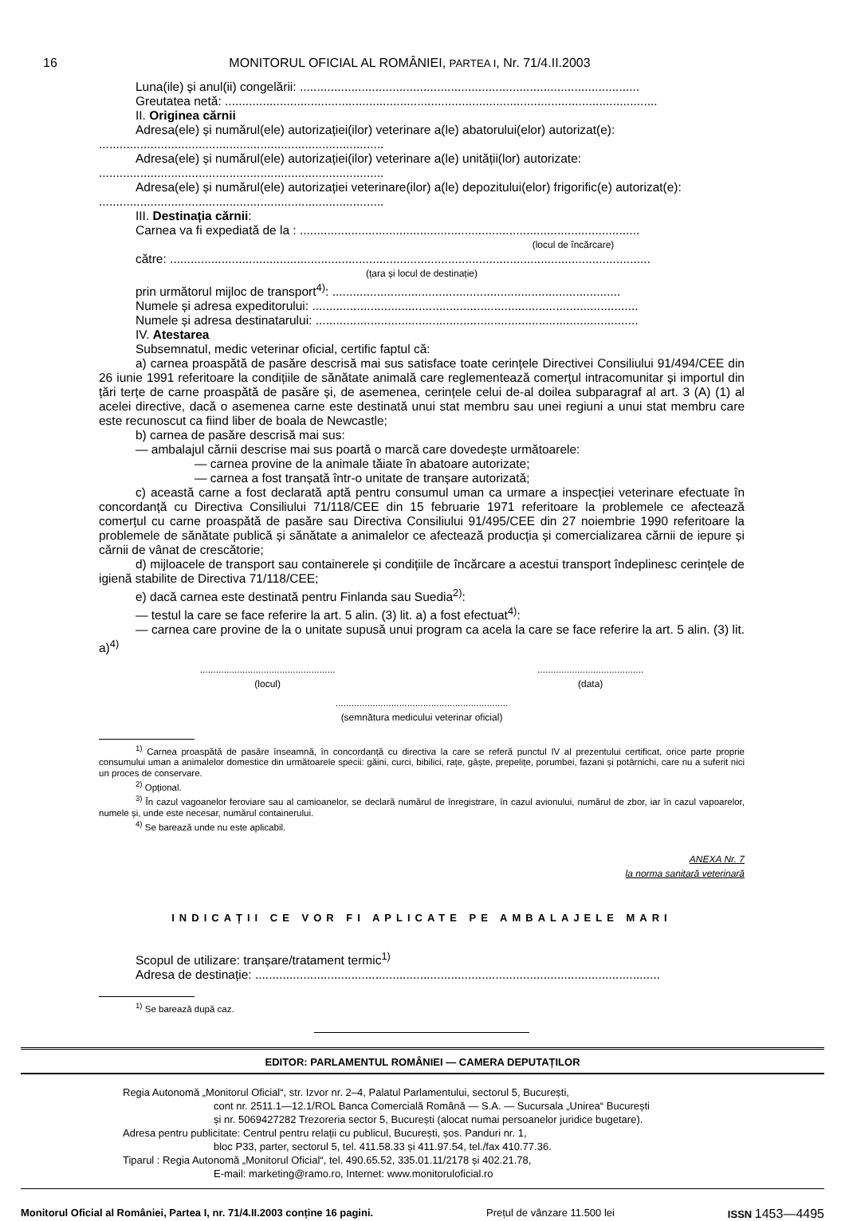16 MONITORUL OFICIAL AL ROMÂNIEI, PARTEA I, Nr. 71/4.II.2003
Luna(ile) și anul(ii) congelării: ...................................................................................................
Greutatea netă: ..............................................................................................................................
II. Originea cărnii
Adresa(ele) și numărul(ele) autorizației(ilor) veterinare a(le) abatorului(elor) autorizat(e):
...................................................................................
Adresa(ele) și numărul(ele) autorizației(ilor) veterinare a(le) unității(lor) autorizate:
...................................................................................
Adresa(ele) și numărul(ele) autorizației veterinare(ilor) a(le) depozitului(elor) frigorific(e) autorizat(e):
...................................................................................
III. Destinația cărnii:
Carnea va fi expediată de la : ...................................................................................................
(locul de încărcare)
către: ............................................................................................................................................
(țara și locul de destinație)
prin următorul mijloc de transport<sup>4)</sup>: ....................................................................................
Numele și adresa expeditorului: ...............................................................................................
Numele și adresa destinatarului: ..............................................................................................
IV. Atestarea
Subsemnatul, medic veterinar oficial, certific faptul că:
a) carnea proaspătă de pasăre descrisă mai sus satisface toate cerințele Directivei Consiliului 91/494/CEE din 26 iunie 1991 referitoare la condițiile de sănătate animală care reglementează comerțul intracomunitar și importul din țări terțe de carne proaspătă de pasăre și, de asemenea, cerințele celui de-al doilea subparagraf al art. 3 (A) (1) al acelei directive, dacă o asemenea carne este destinată unui stat membru sau unei regiuni a unui stat membru care este recunoscut ca fiind liber de boala de Newcastle;
b) carnea de pasăre descrisă mai sus:
— ambalajul cărnii descrise mai sus poartă o marcă care dovedește următoarele:
— carnea provine de la animale tăiate în abatoare autorizate;
— carnea a fost tranșată într-o unitate de tranșare autorizată;
c) această carne a fost declarată aptă pentru consumul uman ca urmare a inspecției veterinare efectuate în concordanță cu Directiva Consiliului 71/118/CEE din 15 februarie 1971 referitoare la problemele ce afectează comerțul cu carne proaspătă de pasăre sau Directiva Consiliului 91/495/CEE din 27 noiembrie 1990 referitoare la problemele de sănătate publică și sănătate a animalelor ce afectează producția și comercializarea cărnii de iepure și cărnii de vânat de crescătorie;
d) mijloacele de transport sau containerele și condițiile de încărcare a acestui transport îndeplinesc cerințele de igienă stabilite de Directiva 71/118/CEE;
e) dacă carnea este destinată pentru Finlanda sau Suedia<sup>2)</sup>:
— testul la care se face referire la art. 5 alin. (3) lit. a) a fost efectuat<sup>4)</sup>:
— carnea care provine de la o unitate supusă unui program ca acela la care se face referire la art. 5 alin. (3) lit. a)<sup>4)</sup>
...................................................
(locul)
........................................
(data)
.................................................................
(semnătura medicului veterinar oficial)
<sup>1)</sup> Carnea proaspătă de pasăre înseamnă, în concordanță cu directiva la care se referă punctul IV al prezentului certificat, orice parte proprie consumului uman a animalelor domestice din următoarele specii: găini, curci, bibilici, rațe, gâște, prepelițe, porumbei, fazani și potârnichi, care nu a suferit nici un proces de conservare.
<sup>2)</sup> Opțional.
<sup>3)</sup> În cazul vagoanelor feroviare sau al camioanelor, se declară numărul de înregistrare, în cazul avionului, numărul de zbor, iar în cazul vapoarelor, numele și, unde este necesar, numărul containerului.
<sup>4)</sup> Se barează unde nu este aplicabil.
ANEXA Nr. 7
la norma sanitară veterinară
INDICAȚII CE VOR FI APLICATE PE AMBALAJELE MARI
Scopul de utilizare: tranșare/tratament termic<sup>1)</sup>
Adresa de destinație: ......................................................................................................................
<sup>1)</sup> Se barează după caz.
EDITOR: PARLAMENTUL ROMÂNIEI — CAMERA DEPUTAȚILOR
Regia Autonomă „Monitorul Oficial“, str. Izvor nr. 2–4, Palatul Parlamentului, sectorul 5, București,
cont nr. 2511.1—12.1/ROL Banca Comercială Română — S.A. — Sucursala „Unirea“ București
și nr. 5069427282 Trezoreria sector 5, București (alocat numai persoanelor juridice bugetare).
Adresa pentru publicitate: Centrul pentru relații cu publicul, București, șos. Panduri nr. 1,
bloc P33, parter, sectorul 5, tel. 411.58.33 și 411.97.54, tel./fax 410.77.36.
Tiparul : Regia Autonomă „Monitorul Oficial“, tel. 490.65.52, 335.01.11/2178 și 402.21.78,
E-mail: marketing@ramo.ro, Internet: www.monitoruloficial.ro
Monitorul Oficial al României, Partea I, nr. 71/4.II.2003 conține 16 pagini. Prețul de vânzare 11.500 lei ISSN 1453—4495